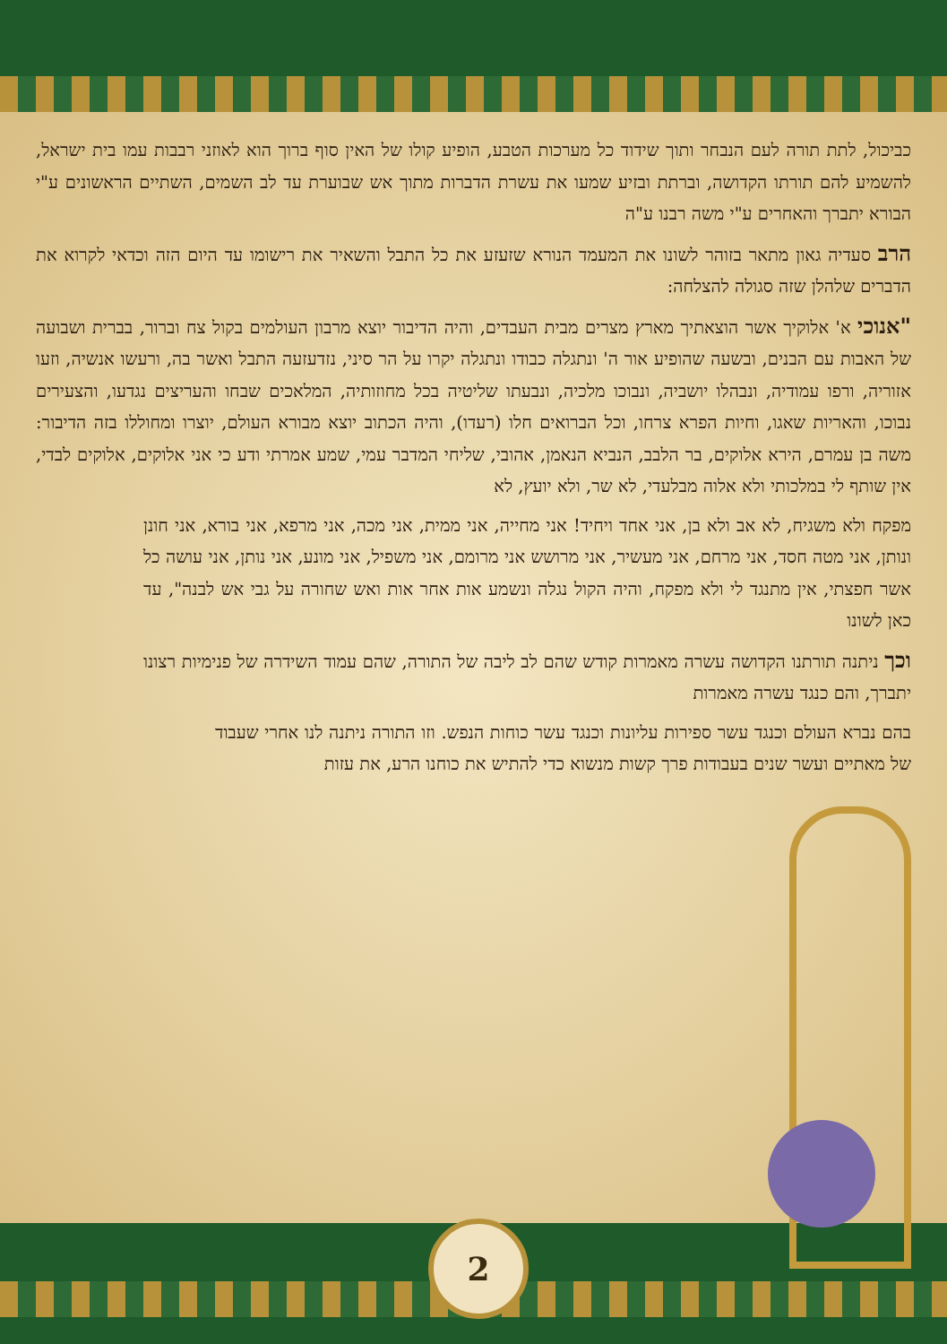כביכול, לתת תורה לעם הנבחר ותוך שידוד כל מערכות הטבע, הופיע קולו של האין סוף ברוך הוא לאוזני רבבות עמו בית ישראל, להשמיע להם תורתו הקדושה, וברתת ובזיע שמעו את עשרת הדברות מתוך אש שבוערת עד לב השמים, השתיים הראשונים ע"י הבורא יתברך והאחרים ע"י משה רבנו ע"ה
הרב סעדיה גאון מתאר בזוהר לשונו את המעמד הנורא שזעזע את כל התבל והשאיר את רישומו עד היום הזה וכדאי לקרוא את הדברים שלהלן שזה סגולה להצלחה:
"אנוכי א' אלוקיך אשר הוצאתיך מארץ מצרים מבית העבדים, והיה הדיבור יוצא מרבון העולמים בקול צח וברור, בברית ושבועה של האבות עם הבנים, ובשעה שהופיע אור ה' ונתגלה כבודו ונתגלה יקרו על הר סיני, נזדעזעה התבל ואשר בה, ורעשו אנשיה, וזעו אזוריה, ורפו עמודיה, ונבהלו יושביה, ונבוכו מלכיה, ונבעתו שליטיה בכל מחוזותיה, המלאכים שבחו והעריצים נגדעו, והצעירים נבוכו, והאריות שאגו, וחיות הפרא צרחו, וכל הברואים חלו (רעדו), והיה הכתוב יוצא מבורא העולם, יוצרו ומחוללו בזה הדיבור: משה בן עמרם, הירא אלוקים, בר הלבב, הנביא הנאמן, אהובי, שליחי המדבר עמי, שמע אמרתי ודע כי אני אלוקים, אלוקים לבדי, אין שותף לי במלכותי ולא אלוה מבלעדי, לא שר, ולא יועץ, לא
מפקח ולא משגיח, לא אב ולא בן, אני אחד ויחיד! אני מחייה, אני ממית, אני מכה, אני מרפא, אני בורא, אני חונן ונותן, אני מטה חסד, אני מרחם, אני מעשיר, אני מרושש אני מרומם, אני משפיל, אני מונע, אני נותן, אני עושה כל אשר חפצתי, אין מתנגד לי ולא מפקח, והיה הקול נגלה ונשמע אות אחר אות ואש שחורה על גבי אש לבנה", עד כאן לשונו
וכך ניתנה תורתנו הקדושה עשרה מאמרות קודש שהם לב ליבה של התורה, שהם עמוד השידרה של פנימיות רצונו יתברך, והם כנגד עשרה מאמרות
בהם נברא העולם וכנגד עשר ספירות עליונות וכנגד עשר כוחות הנפש. וזו התורה ניתנה לנו אחרי שעבוד של מאתיים ועשר שנים בעבודות פרך קשות מנשוא כדי להתיש את כוחנו הרע, את עזות
2